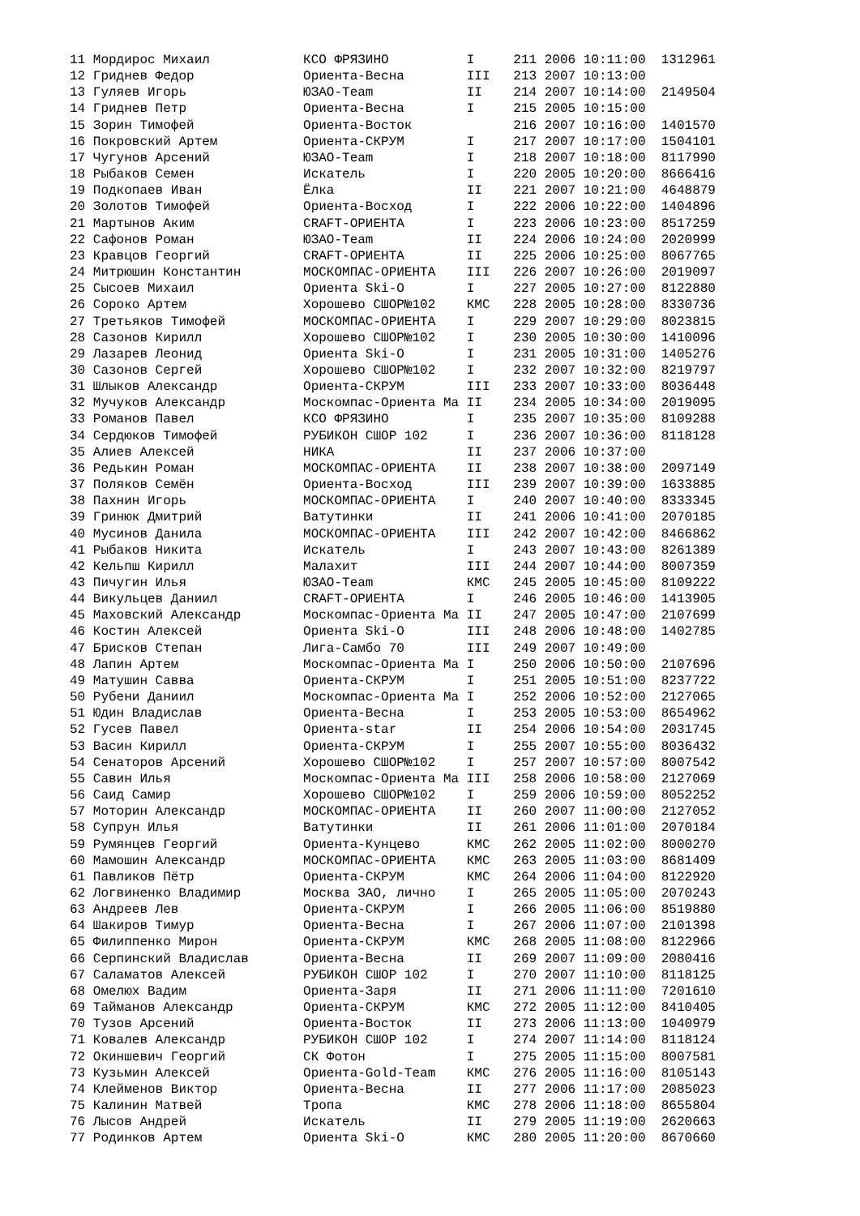11 Мордирос Михаил            КСО ФРЯЗИНО          I     211 2006 10:11:00  1312961
12 Гриднев Федор              Ориента-Весна        III   213 2007 10:13:00
13 Гуляев Игорь               ЮЗАО-Team            II    214 2007 10:14:00  2149504
14 Гриднев Петр               Ориента-Весна        I     215 2005 10:15:00
15 Зорин Тимофей              Ориента-Восток             216 2007 10:16:00  1401570
16 Покровский Артем           Ориента-СКРУМ        I     217 2007 10:17:00  1504101
17 Чугунов Арсений            ЮЗАО-Team            I     218 2007 10:18:00  8117990
18 Рыбаков Семен              Искатель             I     220 2005 10:20:00  8666416
19 Подкопаев Иван             Ёлка                 II    221 2007 10:21:00  4648879
20 Золотов Тимофей            Ориента-Восход       I     222 2006 10:22:00  1404896
21 Мартынов Аким              CRAFT-ОРИЕНТА        I     223 2006 10:23:00  8517259
22 Сафонов Роман              ЮЗАО-Team            II    224 2006 10:24:00  2020999
23 Кравцов Георгий            CRAFT-ОРИЕНТА        II    225 2006 10:25:00  8067765
24 Митрюшин Константин        МОСКОМПАС-ОРИЕНТА    III   226 2007 10:26:00  2019097
25 Сысоев Михаил              Ориента Ski-O        I     227 2005 10:27:00  8122880
26 Сороко Артем               Хорошево СШОР№102    КМС   228 2005 10:28:00  8330736
27 Третьяков Тимофей          МОСКОМПАС-ОРИЕНТА    I     229 2007 10:29:00  8023815
28 Сазонов Кирилл             Хорошево СШОР№102    I     230 2005 10:30:00  1410096
29 Лазарев Леонид             Ориента Ski-O        I     231 2005 10:31:00  1405276
30 Сазонов Сергей             Хорошево СШОР№102    I     232 2007 10:32:00  8219797
31 Шлыков Александр           Ориента-СКРУМ        III   233 2007 10:33:00  8036448
32 Мучуков Александр          Москомпас-Ориента Ма II    234 2005 10:34:00  2019095
33 Романов Павел              КСО ФРЯЗИНО          I     235 2007 10:35:00  8109288
34 Сердюков Тимофей           РУБИКОН СШОР 102     I     236 2007 10:36:00  8118128
35 Алиев Алексей              НИКА                 II    237 2006 10:37:00
36 Редькин Роман              МОСКОМПАС-ОРИЕНТА    II    238 2007 10:38:00  2097149
37 Поляков Семён              Ориента-Восход       III   239 2007 10:39:00  1633885
38 Пахнин Игорь               МОСКОМПАС-ОРИЕНТА    I     240 2007 10:40:00  8333345
39 Гринюк Дмитрий             Ватутинки            II    241 2006 10:41:00  2070185
40 Мусинов Данила             МОСКОМПАС-ОРИЕНТА    III   242 2007 10:42:00  8466862
41 Рыбаков Никита             Искатель             I     243 2007 10:43:00  8261389
42 Кельпш Кирилл              Малахит              III   244 2007 10:44:00  8007359
43 Пичугин Илья               ЮЗАО-Team            КМС   245 2005 10:45:00  8109222
44 Викульцев Даниил           CRAFT-ОРИЕНТА        I     246 2005 10:46:00  1413905
45 Маховский Александр        Москомпас-Ориента Ма II    247 2005 10:47:00  2107699
46 Костин Алексей             Ориента Ski-O        III   248 2006 10:48:00  1402785
47 Брисков Степан             Лига-Самбо 70        III   249 2007 10:49:00
48 Лапин Артем                Москомпас-Ориента Ма I     250 2006 10:50:00  2107696
49 Матушин Савва              Ориента-СКРУМ        I     251 2005 10:51:00  8237722
50 Рубени Даниил              Москомпас-Ориента Ма I     252 2006 10:52:00  2127065
51 Юдин Владислав             Ориента-Весна        I     253 2005 10:53:00  8654962
52 Гусев Павел                Ориента-star         II    254 2006 10:54:00  2031745
53 Васин Кирилл               Ориента-СКРУМ        I     255 2007 10:55:00  8036432
54 Сенаторов Арсений          Хорошево СШОР№102    I     257 2007 10:57:00  8007542
55 Савин Илья                 Москомпас-Ориента Ма III   258 2006 10:58:00  2127069
56 Саид Самир                 Хорошево СШОР№102    I     259 2006 10:59:00  8052252
57 Моторин Александр          МОСКОМПАС-ОРИЕНТА    II    260 2007 11:00:00  2127052
58 Супрун Илья                Ватутинки            II    261 2006 11:01:00  2070184
59 Румянцев Георгий           Ориента-Кунцево      КМС   262 2005 11:02:00  8000270
60 Мамошин Александр          МОСКОМПАС-ОРИЕНТА    КМС   263 2005 11:03:00  8681409
61 Павликов Пётр              Ориента-СКРУМ        КМС   264 2006 11:04:00  8122920
62 Логвиненко Владимир        Москва ЗАО, лично    I     265 2005 11:05:00  2070243
63 Андреев Лев                Ориента-СКРУМ        I     266 2005 11:06:00  8519880
64 Шакиров Тимур              Ориента-Весна        I     267 2006 11:07:00  2101398
65 Филиппенко Мирон           Ориента-СКРУМ        КМС   268 2005 11:08:00  8122966
66 Серпинский Владислав       Ориента-Весна        II    269 2007 11:09:00  2080416
67 Саламатов Алексей          РУБИКОН СШОР 102     I     270 2007 11:10:00  8118125
68 Омелюх Вадим               Ориента-Заря         II    271 2006 11:11:00  7201610
69 Тайманов Александр         Ориента-СКРУМ        КМС   272 2005 11:12:00  8410405
70 Тузов Арсений              Ориента-Восток       II    273 2006 11:13:00  1040979
71 Ковалев Александр          РУБИКОН СШОР 102     I     274 2007 11:14:00  8118124
72 Окиншевич Георгий          СК Фотон             I     275 2005 11:15:00  8007581
73 Кузьмин Алексей            Ориента-Gold-Team    КМС   276 2005 11:16:00  8105143
74 Клейменов Виктор           Ориента-Весна        II    277 2006 11:17:00  2085023
75 Калинин Матвей             Тропа                КМС   278 2006 11:18:00  8655804
76 Лысов Андрей               Искатель             II    279 2005 11:19:00  2620663
77 Родинков Артем             Ориента Ski-O        КМС   280 2005 11:20:00  8670660